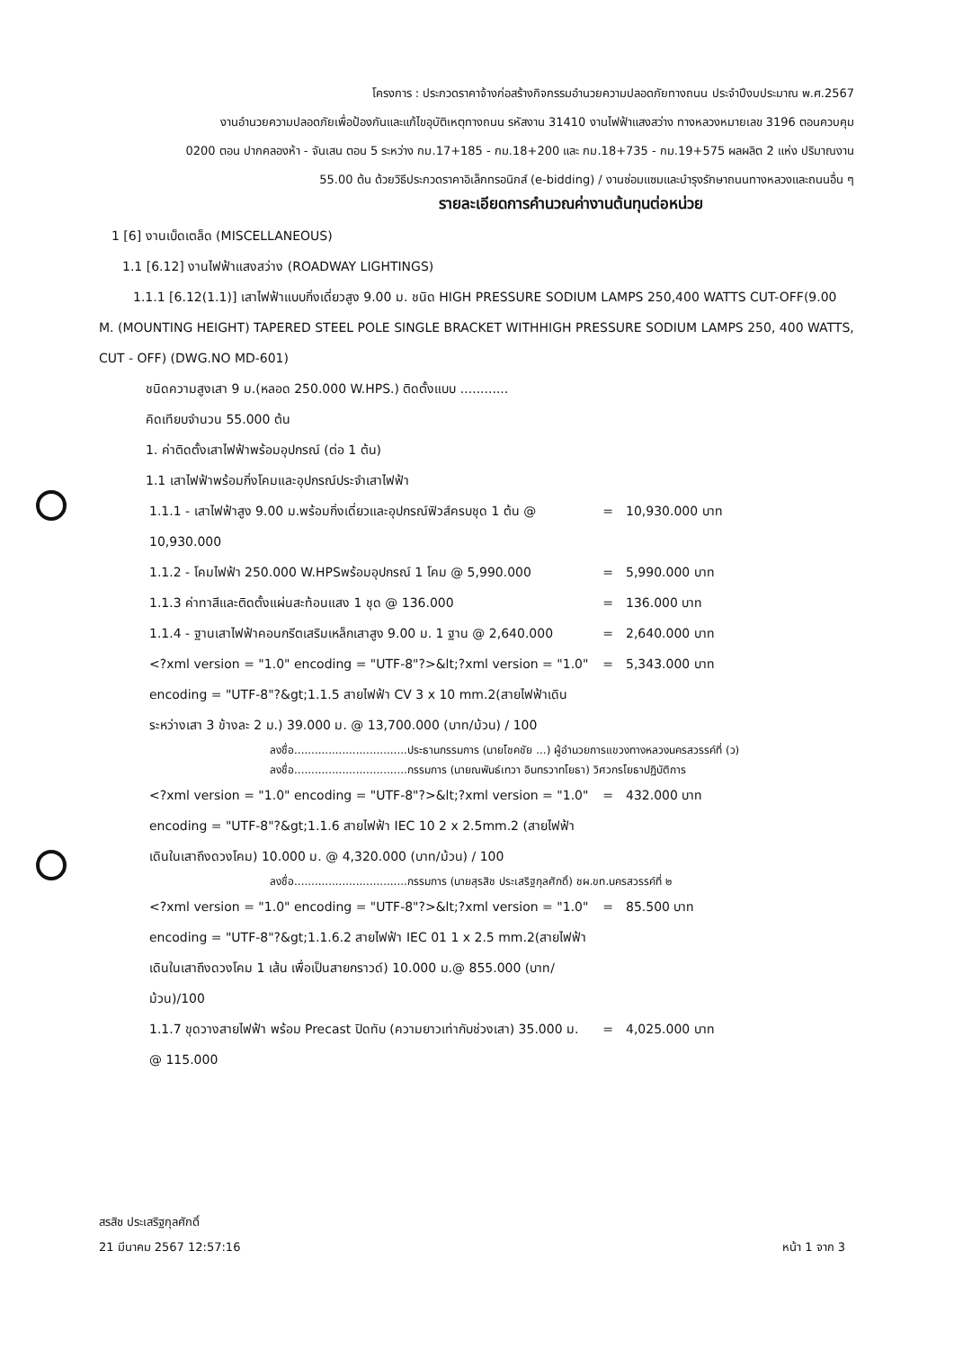โครงการ : ประกวดราคาจ้างก่อสร้างกิจกรรมอำนวยความปลอดภัยทางถนน ประจำปีงบประมาณ พ.ศ.2567
งานอำนวยความปลอดภัยเพื่อป้องกันและแก้ไขอุบัติเหตุทางถนน รหัสงาน 31410 งานไฟฟ้าแสงสว่าง ทางหลวงหมายเลข 3196 ตอนควบคุม
0200 ตอน ปากคลองห้า - จันเสน ตอน 5 ระหว่าง กม.17+185 - กม.18+200 และ กม.18+735 - กม.19+575 ผลผลิต 2 แห่ง ปริมาณงาน
55.00 ต้น ด้วยวิธีประกวดราคาอิเล็กทรอนิกส์ (e-bidding) / งานซ่อมแซมและบำรุงรักษาถนนทางหลวงและถนนอื่น ๆ
รายละเอียดการคำนวณค่างานต้นทุนต่อหน่วย
1 [6] งานเบ็ดเตล็ด (MISCELLANEOUS)
1.1 [6.12] งานไฟฟ้าแสงสว่าง (ROADWAY LIGHTINGS)
1.1.1 [6.12(1.1)] เสาไฟฟ้าแบบกิ่งเดี่ยวสูง 9.00 ม. ชนิด HIGH PRESSURE SODIUM LAMPS 250,400 WATTS CUT-OFF(9.00 M. (MOUNTING HEIGHT) TAPERED STEEL POLE SINGLE BRACKET WITHHIGH PRESSURE SODIUM LAMPS 250, 400 WATTS, CUT - OFF) (DWG.NO MD-601)
ชนิดความสูงเสา 9 ม.(หลอด 250.000 W.HPS.) ติดตั้งแบบ ............
คิดเทียบจำนวน 55.000 ต้น
1. ค่าติดตั้งเสาไฟฟ้าพร้อมอุปกรณ์ (ต่อ 1 ต้น)
1.1 เสาไฟฟ้าพร้อมกิ่งโคมและอุปกรณ์ประจำเสาไฟฟ้า
1.1.1 - เสาไฟฟ้าสูง 9.00 ม.พร้อมกิ่งเดี่ยวและอุปกรณ์ฟิวส์ครบชุด 1 ต้น @ 10,930.000
= 10,930.000 บาท
1.1.2 - โคมไฟฟ้า 250.000 W.HPSพร้อมอุปกรณ์ 1 โคม @ 5,990.000
= 5,990.000 บาท
1.1.3 ค่าทาสีและติดตั้งแผ่นสะท้อนแสง 1 ชุด @ 136.000 = 136.000 บาท
1.1.4 - ฐานเสาไฟฟ้าคอนกรีตเสริมเหล็กเสาสูง 9.00 ม. 1 ฐาน @ 2,640.000
= 2,640.000 บาท
<?xml version = "1.0" encoding = "UTF-8"?>&lt;?xml version = "1.0" encoding = "UTF-8"?&gt;1.1.5 สายไฟฟ้า CV 3 x 10 mm.2(สายไฟฟ้าเดินระหว่างเสา 3 ข้างละ 2 ม.) 39.000 ม. @ 13,700.000 (บาท/ม้วน) / 100
= 5,343.000 บาท
ลงชื่อ.................................ประธานกรรมการ (นายโชคชัย ...) ผู้อำนวยการแขวงทางหลวงนครสวรรค์ที่ (ว)
ลงชื่อ.................................กรรมการ (นายณพันธ์เทวา อินทรวาทโยธา) วิศวกรโยธาปฏิบัติการ
<?xml version = "1.0" encoding = "UTF-8"?>&lt;?xml version = "1.0" encoding = "UTF-8"?&gt;1.1.6 สายไฟฟ้า IEC 10 2 x 2.5mm.2 (สายไฟฟ้าเดินในเสาถึงดวงโคม) 10.000 ม. @ 4,320.000 (บาท/ม้วน) / 100
= 432.000 บาท
ลงชื่อ.................................กรรมการ (นายสุรสิช ประเสริฐกุลศักดิ์) ชผ.ขท.นครสวรรค์ที่ ๒
<?xml version = "1.0" encoding = "UTF-8"?>&lt;?xml version = "1.0" encoding = "UTF-8"?&gt;1.1.6.2 สายไฟฟ้า IEC 01 1 x 2.5 mm.2(สายไฟฟ้าเดินในเสาถึงดวงโคม 1 เส้น เพื่อเป็นสายกราวด์) 10.000 ม.@ 855.000 (บาท/ม้วน)/100
= 85.500 บาท
1.1.7 ขุดวางสายไฟฟ้า พร้อม Precast ปิดทับ (ความยาวเท่ากับช่วงเสา) 35.000 ม. @ 115.000
= 4,025.000 บาท
สรสิช ประเสริฐกุลศักดิ์
21 มีนาคม 2567 12:57:16 หน้า 1 จาก 3